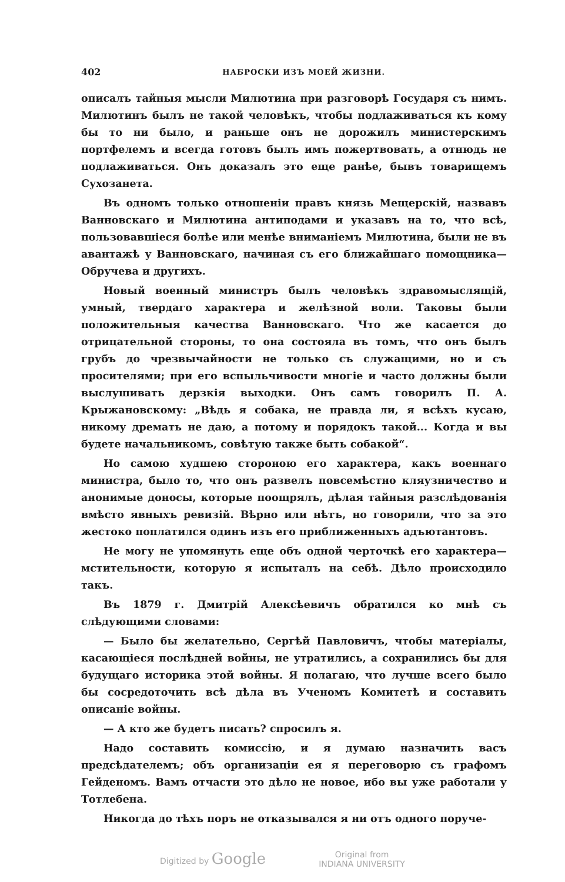402 НАБРОСКИ ИЗЪ МОЕЙ ЖИЗНИ.
описалъ тайныя мысли Милютина при разговорѣ Государя съ нимъ. Милютинъ былъ не такой человѣкъ, чтобы подлаживаться къ кому бы то ни было, и раньше онъ не дорожилъ министерскимъ портфелемъ и всегда готовъ былъ имъ пожертвовать, а отнюдь не подлаживаться. Онъ доказалъ это еще ранѣе, бывъ товарищемъ Сухозанета.
Въ одномъ только отношенiи правъ князь Мещерскiй, назвавъ Ванновскаго и Милютина антиподами и указавъ на то, что всѣ, пользовавшiеся болѣе или менѣе вниманiемъ Милютина, были не въ авантажѣ у Ванновскаго, начиная съ его ближайшаго помощника—Обручева и другихъ.
Новый военный министръ былъ человѣкъ здравомыслящiй, умный, твердаго характера и желѣзной воли. Таковы были положительныя качества Ванновскаго. Что же касается до отрицательной стороны, то она состояла въ томъ, что онъ былъ грубъ до чрезвычайности не только съ служащими, но и съ просителями; при его вспыльчивости многiе и часто должны были выслушивать дерзкiя выходки. Онъ самъ говорилъ П. А. Крыжановскому: „Вѣдь я собака, не правда ли, я всѣхъ кусаю, никому дремать не даю, а потому и порядокъ такой... Когда и вы будете начальникомъ, совѣтую также быть собакой“.
Но самою худшею стороною его характера, какъ военнаго министра, было то, что онъ развелъ повсемѣстно кляузничество и анонимые доносы, которые поощрялъ, дѣлая тайныя разслѣдованiя вмѣсто явныхъ ревизiй. Вѣрно или нѣтъ, но говорили, что за это жестоко поплатился одинъ изъ его приближенныхъ адъютантовъ.
Не могу не упомянуть еще объ одной черточкѣ его характера—мстительности, которую я испыталъ на себѣ. Дѣло происходило такъ.
Въ 1879 г. Дмитрiй Алексѣевичъ обратился ко мнѣ съ слѣдующими словами:
— Было бы желательно, Сергѣй Павловичъ, чтобы матерiалы, касающiеся послѣдней войны, не утратились, а сохранились бы для будущаго историка этой войны. Я полагаю, что лучше всего было бы сосредоточить всѣ дѣла въ Ученомъ Комитетѣ и составить описанiе войны.
— А кто же будетъ писать? спросилъ я.
Надо составить комиссiю, и я думаю назначить васъ предсѣдателемъ; объ организацiи ея я переговорю съ графомъ Гейденомъ. Вамъ отчасти это дѣло не новое, ибо вы уже работали у Тотлебена.
Никогда до тѣхъ поръ не отказывался я ни отъ одного поруче-
Digitized by Google Original from
INDIANA UNIVERSITY